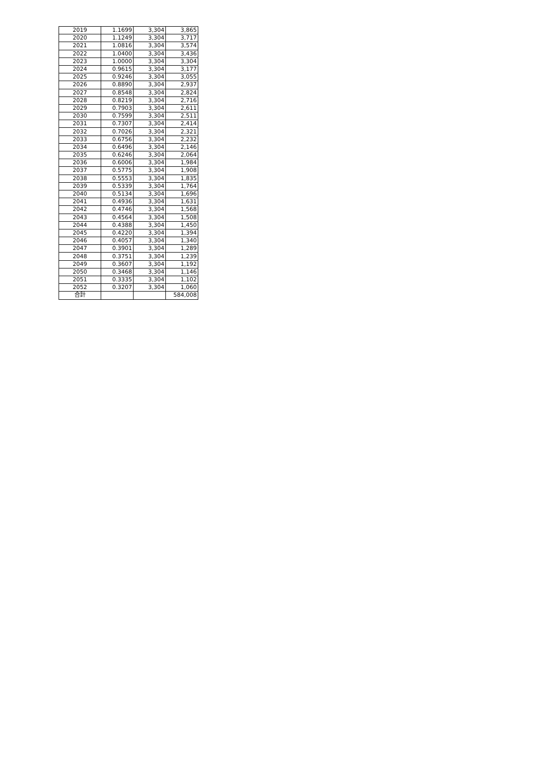| 2019 | 1.1699 | 3,304 | 3,865 |
| 2020 | 1.1249 | 3,304 | 3,717 |
| 2021 | 1.0816 | 3,304 | 3,574 |
| 2022 | 1.0400 | 3,304 | 3,436 |
| 2023 | 1.0000 | 3,304 | 3,304 |
| 2024 | 0.9615 | 3,304 | 3,177 |
| 2025 | 0.9246 | 3,304 | 3,055 |
| 2026 | 0.8890 | 3,304 | 2,937 |
| 2027 | 0.8548 | 3,304 | 2,824 |
| 2028 | 0.8219 | 3,304 | 2,716 |
| 2029 | 0.7903 | 3,304 | 2,611 |
| 2030 | 0.7599 | 3,304 | 2,511 |
| 2031 | 0.7307 | 3,304 | 2,414 |
| 2032 | 0.7026 | 3,304 | 2,321 |
| 2033 | 0.6756 | 3,304 | 2,232 |
| 2034 | 0.6496 | 3,304 | 2,146 |
| 2035 | 0.6246 | 3,304 | 2,064 |
| 2036 | 0.6006 | 3,304 | 1,984 |
| 2037 | 0.5775 | 3,304 | 1,908 |
| 2038 | 0.5553 | 3,304 | 1,835 |
| 2039 | 0.5339 | 3,304 | 1,764 |
| 2040 | 0.5134 | 3,304 | 1,696 |
| 2041 | 0.4936 | 3,304 | 1,631 |
| 2042 | 0.4746 | 3,304 | 1,568 |
| 2043 | 0.4564 | 3,304 | 1,508 |
| 2044 | 0.4388 | 3,304 | 1,450 |
| 2045 | 0.4220 | 3,304 | 1,394 |
| 2046 | 0.4057 | 3,304 | 1,340 |
| 2047 | 0.3901 | 3,304 | 1,289 |
| 2048 | 0.3751 | 3,304 | 1,239 |
| 2049 | 0.3607 | 3,304 | 1,192 |
| 2050 | 0.3468 | 3,304 | 1,146 |
| 2051 | 0.3335 | 3,304 | 1,102 |
| 2052 | 0.3207 | 3,304 | 1,060 |
| 合計 | | | 584,008 |